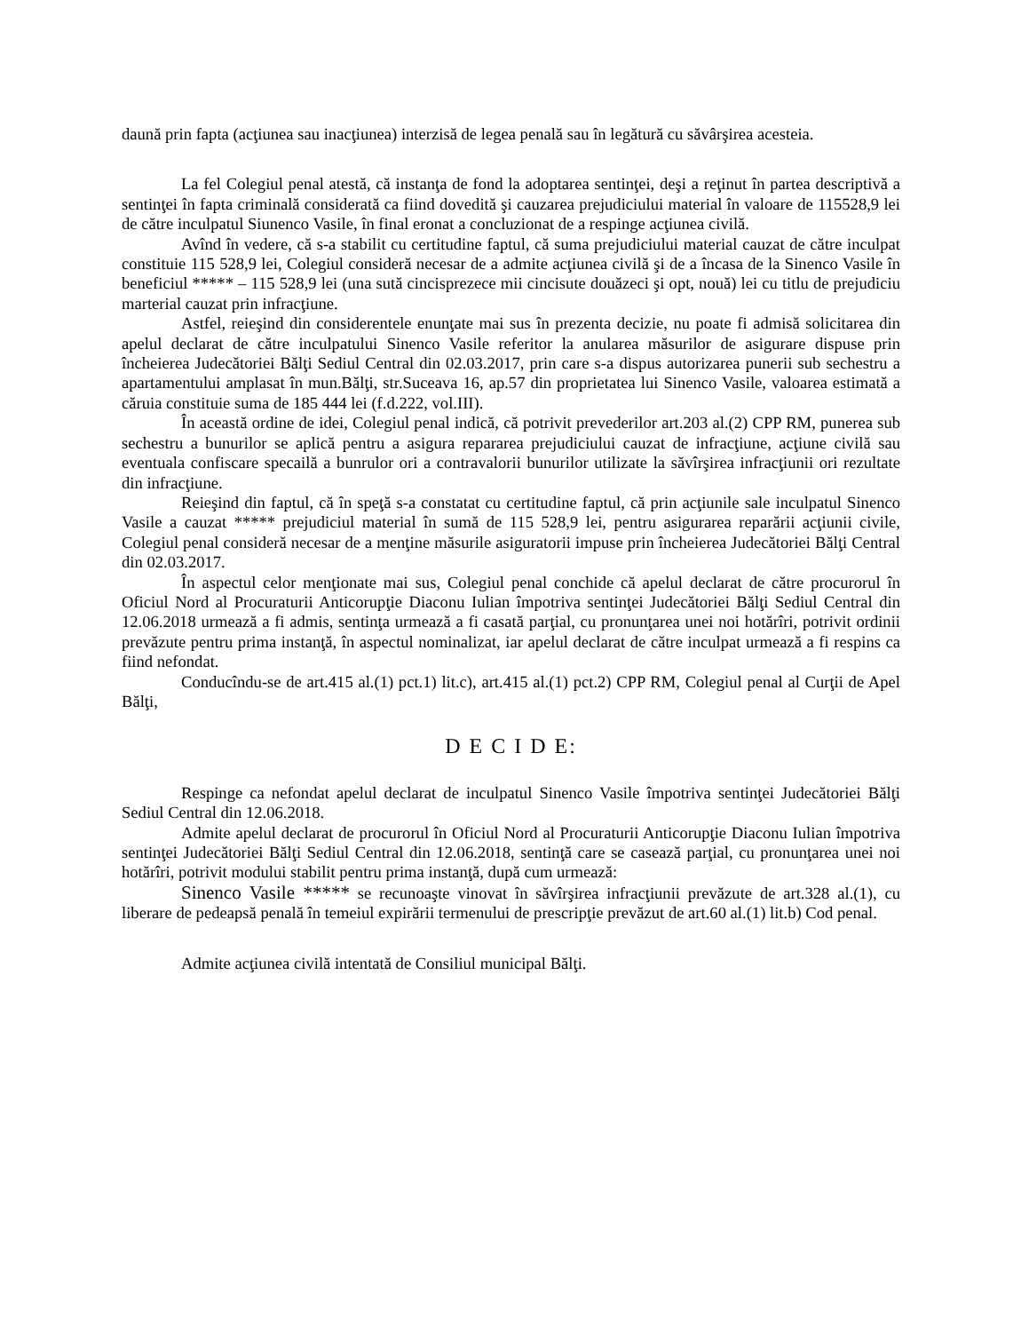daună prin fapta (acţiunea sau inacţiunea) interzisă de legea penală sau în legătură cu săvârşirea acesteia.
La fel Colegiul penal atestă, că instanţa de fond la adoptarea sentinţei, deşi a reţinut în partea descriptivă a sentinţei în fapta criminală considerată ca fiind dovedită şi cauzarea prejudiciului material în valoare de 115528,9 lei de către inculpatul Siunenco Vasile, în final eronat a concluzionat de a respinge acţiunea civilă.
Avînd în vedere, că s-a stabilit cu certitudine faptul, că suma prejudiciului material cauzat de către inculpat constituie 115 528,9 lei, Colegiul consideră necesar de a admite acţiunea civilă şi de a încasa de la Sinenco Vasile în beneficiul ***** – 115 528,9 lei (una sută cincisprezece mii cincisute douăzeci şi opt, nouă) lei cu titlu de prejudiciu marterial cauzat prin infracţiune.
Astfel, reieşind din considerentele enunţate mai sus în prezenta decizie, nu poate fi admisă solicitarea din apelul declarat de către inculpatului Sinenco Vasile referitor la anularea măsurilor de asigurare dispuse prin încheierea Judecătoriei Bălţi Sediul Central din 02.03.2017, prin care s-a dispus autorizarea punerii sub sechestru a apartamentului amplasat în mun.Bălţi, str.Suceava 16, ap.57 din proprietatea lui Sinenco Vasile, valoarea estimată a căruia constituie suma de 185 444 lei (f.d.222, vol.III).
În această ordine de idei, Colegiul penal indică, că potrivit prevederilor art.203 al.(2) CPP RM, punerea sub sechestru a bunurilor se aplică pentru a asigura repararea prejudiciului cauzat de infracţiune, acţiune civilă sau eventuala confiscare specailă a bunrulor ori a contravalorii bunurilor utilizate la săvîrşirea infracţiunii ori rezultate din infracţiune.
Reieşind din faptul, că în speţă s-a constatat cu certitudine faptul, că prin acţiunile sale inculpatul Sinenco Vasile a cauzat ***** prejudiciul material în sumă de 115 528,9 lei, pentru asigurarea reparării acţiunii civile, Colegiul penal consideră necesar de a menţine măsurile asiguratorii impuse prin încheierea Judecătoriei Bălţi Central din 02.03.2017.
În aspectul celor menţionate mai sus, Colegiul penal conchide că apelul declarat de către procurorul în Oficiul Nord al Procuraturii Anticorupţie Diaconu Iulian împotriva sentinţei Judecătoriei Bălţi Sediul Central din 12.06.2018 urmează a fi admis, sentinţa urmează a fi casată parţial, cu pronunţarea unei noi hotărîri, potrivit ordinii prevăzute pentru prima instanţă, în aspectul nominalizat, iar apelul declarat de către inculpat urmează a fi respins ca fiind nefondat.
Conducîndu-se de art.415 al.(1) pct.1) lit.c), art.415 al.(1) pct.2) CPP RM, Colegiul penal al Curţii de Apel Bălţi,
D E C I D E:
Respinge ca nefondat apelul declarat de inculpatul Sinenco Vasile împotriva sentinţei Judecătoriei Bălţi Sediul Central din 12.06.2018.
Admite apelul declarat de procurorul în Oficiul Nord al Procuraturii Anticorupţie Diaconu Iulian împotriva sentinţei Judecătoriei Bălţi Sediul Central din 12.06.2018, sentinţă care se casează parţial, cu pronunţarea unei noi hotărîri, potrivit modului stabilit pentru prima instanţă, după cum urmează:
Sinenco Vasile ***** se recunoaşte vinovat în săvîrşirea infracţiunii prevăzute de art.328 al.(1), cu liberare de pedeapsă penală în temeiul expirării termenului de prescripţie prevăzut de art.60 al.(1) lit.b) Cod penal.
Admite acţiunea civilă intentată de Consiliul municipal Bălţi.